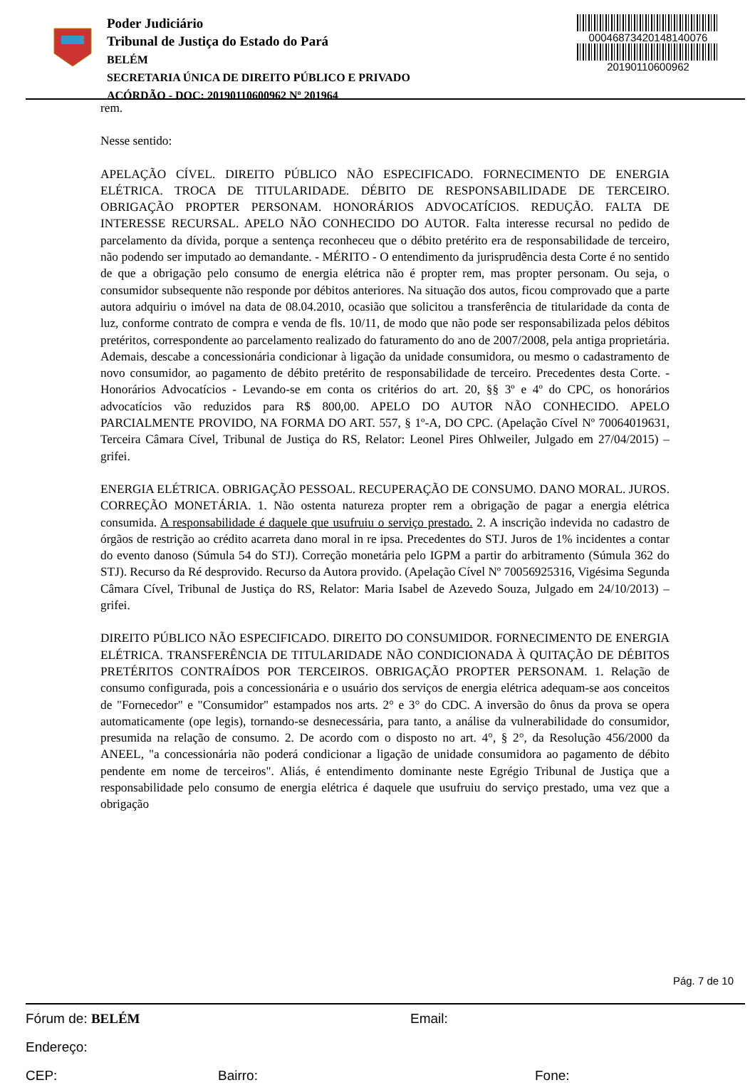Poder Judiciário
Tribunal de Justiça do Estado do Pará
BELÉM
SECRETARIA ÚNICA DE DIREITO PÚBLICO E PRIVADO
ACÓRDÃO - DOC: 20190110600962 Nº 201964
00046873420148140076
20190110600962
rem.
Nesse sentido:
APELAÇÃO CÍVEL. DIREITO PÚBLICO NÃO ESPECIFICADO. FORNECIMENTO DE ENERGIA ELÉTRICA. TROCA DE TITULARIDADE. DÉBITO DE RESPONSABILIDADE DE TERCEIRO. OBRIGAÇÃO PROPTER PERSONAM. HONORÁRIOS ADVOCATÍCIOS. REDUÇÃO. FALTA DE INTERESSE RECURSAL. APELO NÃO CONHECIDO DO AUTOR. Falta interesse recursal no pedido de parcelamento da dívida, porque a sentença reconheceu que o débito pretérito era de responsabilidade de terceiro, não podendo ser imputado ao demandante. - MÉRITO - O entendimento da jurisprudência desta Corte é no sentido de que a obrigação pelo consumo de energia elétrica não é propter rem, mas propter personam. Ou seja, o consumidor subsequente não responde por débitos anteriores. Na situação dos autos, ficou comprovado que a parte autora adquiriu o imóvel na data de 08.04.2010, ocasião que solicitou a transferência de titularidade da conta de luz, conforme contrato de compra e venda de fls. 10/11, de modo que não pode ser responsabilizada pelos débitos pretéritos, correspondente ao parcelamento realizado do faturamento do ano de 2007/2008, pela antiga proprietária. Ademais, descabe a concessionária condicionar à ligação da unidade consumidora, ou mesmo o cadastramento de novo consumidor, ao pagamento de débito pretérito de responsabilidade de terceiro. Precedentes desta Corte. - Honorários Advocatícios - Levando-se em conta os critérios do art. 20, §§ 3º e 4º do CPC, os honorários advocatícios vão reduzidos para R$ 800,00. APELO DO AUTOR NÃO CONHECIDO. APELO PARCIALMENTE PROVIDO, NA FORMA DO ART. 557, § 1º-A, DO CPC. (Apelação Cível Nº 70064019631, Terceira Câmara Cível, Tribunal de Justiça do RS, Relator: Leonel Pires Ohlweiler, Julgado em 27/04/2015) – grifei.
ENERGIA ELÉTRICA. OBRIGAÇÃO PESSOAL. RECUPERAÇÃO DE CONSUMO. DANO MORAL. JUROS. CORREÇÃO MONETÁRIA. 1. Não ostenta natureza propter rem a obrigação de pagar a energia elétrica consumida. A responsabilidade é daquele que usufruiu o serviço prestado. 2. A inscrição indevida no cadastro de órgãos de restrição ao crédito acarreta dano moral in re ipsa. Precedentes do STJ. Juros de 1% incidentes a contar do evento danoso (Súmula 54 do STJ). Correção monetária pelo IGPM a partir do arbitramento (Súmula 362 do STJ). Recurso da Ré desprovido. Recurso da Autora provido. (Apelação Cível Nº 70056925316, Vigésima Segunda Câmara Cível, Tribunal de Justiça do RS, Relator: Maria Isabel de Azevedo Souza, Julgado em 24/10/2013) – grifei.
DIREITO PÚBLICO NÃO ESPECIFICADO. DIREITO DO CONSUMIDOR. FORNECIMENTO DE ENERGIA ELÉTRICA. TRANSFERÊNCIA DE TITULARIDADE NÃO CONDICIONADA À QUITAÇÃO DE DÉBITOS PRETÉRITOS CONTRAÍDOS POR TERCEIROS. OBRIGAÇÃO PROPTER PERSONAM. 1. Relação de consumo configurada, pois a concessionária e o usuário dos serviços de energia elétrica adequam-se aos conceitos de "Fornecedor" e "Consumidor" estampados nos arts. 2° e 3° do CDC. A inversão do ônus da prova se opera automaticamente (ope legis), tornando-se desnecessária, para tanto, a análise da vulnerabilidade do consumidor, presumida na relação de consumo. 2. De acordo com o disposto no art. 4°, § 2°, da Resolução 456/2000 da ANEEL, "a concessionária não poderá condicionar a ligação de unidade consumidora ao pagamento de débito pendente em nome de terceiros". Aliás, é entendimento dominante neste Egrégio Tribunal de Justiça que a responsabilidade pelo consumo de energia elétrica é daquele que usufruiu do serviço prestado, uma vez que a obrigação
Pág. 7 de 10
Fórum de: BELÉM Email:
Endereço:
CEP: Bairro: Fone: